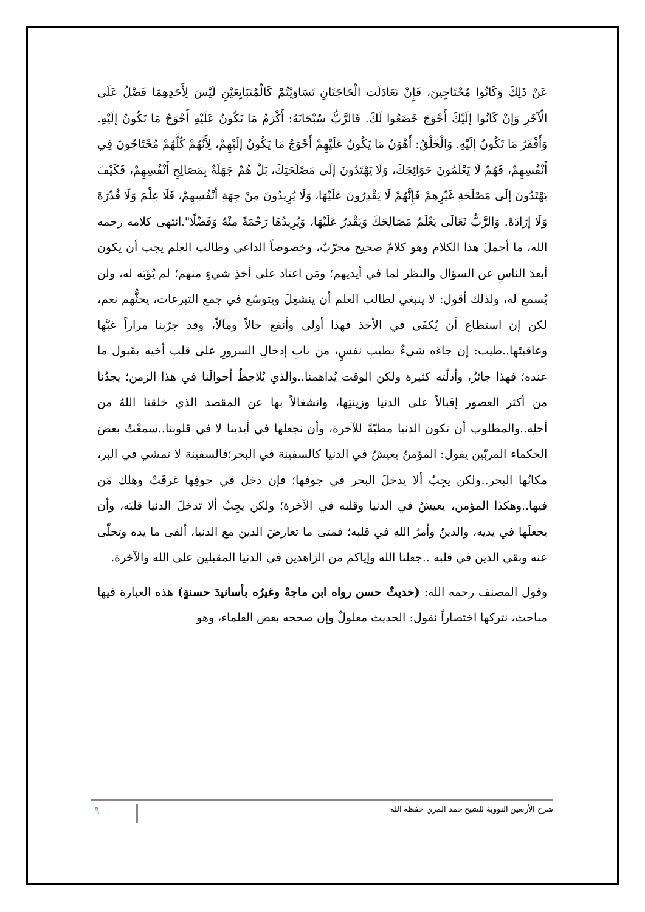عَنْ ذَلِكَ وَكَانُوا مُحْتَاجِينَ، فَإِنْ تَعَادَلَت الْحَاجَتَانِ تَسَاوَيْتُمْ كَالْمُتَبَايِعَيْنِ لَيْسَ لِأَحَدِهِمَا فَضْلٌ عَلَى الْآخَرِ وَإِنْ كَانُوا إلَيْكَ أَحْوَجَ خَضَعُوا لَكَ. فَالرَّبُّ سُبْحَانَهُ: أَكْرَمُ مَا تَكُونُ عَلَيْهِ أَحْوَجُ مَا تَكُونُ إلَيْهِ. وَأَفْقَرُ مَا تَكُونُ إلَيْهِ. وَالْخَلْقُ: أَهْوَنُ مَا يَكُونُ عَلَيْهِمْ أَحْوَجُ مَا يَكُونُ إلَيْهِمْ، لِأَنَّهُمْ كُلَّهُمْ مُحْتَاجُونَ فِي أَنْفُسِهِمْ، فَهُمْ لَا يَعْلَمُونَ حَوَائِجَكَ، وَلَا يَهْتَدُونَ إلَى مَصْلَحَتِكَ، بَلْ هُمْ جَهَلَةٌ بِمَصَالِحِ أَنْفُسِهِمْ، فَكَيْفَ يَهْتَدُونَ إلَى مَصْلَحَةِ غَيْرِهِمْ فَإِنَّهُمْ لَا يَقْدِرُونَ عَلَيْهَا، وَلَا يُرِيدُونَ مِنْ جِهَةِ أَنْفُسِهِمْ، فَلَا عِلْمَ وَلَا قُدْرَةَ وَلَا إرَادَةَ. وَالرَّبُّ تَعَالَى يَعْلَمُ مَصَالِحَكَ وَيَقْدِرُ عَلَيْهَا، وَيُرِيدُهَا رَحْمَةً مِنْهُ وَفَضْلًا".انتهى كلامه رحمه الله، ما أجملَ هذا الكلام وهو كلامٌ صحيح مجرّبٌ، وخصوصاً الداعي وطالب العلم يجب أن يكون أبعدَ الناسِ عن السؤال والنظر لما في أيديهم؛ ومَن اعتاد على أخذِ شيءٍ منهم؛ لم يُؤبَه له، ولن يُسمع له، ولذلك أقول: لا ينبغي لطالب العلم أن ينشغِلَ ويتوسّع في جمع التبرعات، يحثُّهم نعم، لكن إن استطاع أن يُكفَى في الأخذ فهذا أولى وأنفع حالاً ومآلاً، وقد جرّبنا مراراً غبَّها وعاقبتَها..طيب: إن جاءَه شيءٌ بطيبِ نفسٍ، من بابِ إدخالِ السرورِ على قلبِ أخيه بقَبول ما عنده؛ فهذا جائزٌ، وأدلّته كثيرة ولكن الوقت يُداهمنا..والذي يُلاحِظُ أحوالَنا في هذا الزمن؛ يجدُنا من أكثر العصور إقبالاً على الدنيا وزينتِها، وانشغالاً بها عن المقصد الذي خلقنا اللهُ من أجلِه..والمطلوب أن تكون الدنيا مطيّةً للآخرة، وأن نجعلها في أيدينا لا في قلوبنا..سمعْتُ بعضَ الحكماء المربّين يقول: المؤمنُ يعيشُ في الدنيا كالسفينة في البحر؛فالسفينة لا تمشي في البر، مكانُها البحر..ولكن يجِبُ ألا يدخلَ البحر في جوفها؛ فإن دخل في جوفِها غرقَتْ وهلك مَن فيها..وهكذا المؤمن، يعيشُ في الدنيا وقلبه في الآخرة؛ ولكن يجِبُ ألا تدخلَ الدنيا قلبَه، وأن يجعلَها في يديه، والدينُ وأمرُ اللهِ في قلبه؛ فمتى ما تعارضَ الدين مع الدنيا، ألقى ما يده وتخلّى عنه وبقي الدين في قلبه ..جعلنا الله وإياكم من الزاهدين في الدنيا المقبلين على الله والآخرة.
وقول المصنف رحمه الله: (حديثٌ حسن رواه ابن ماجهْ وغيرُه بأسانيدَ حسنةٍ) هذه العبارة فيها مباحث، نتركها اختصاراً نقول: الحديث معلولٌ وإن صححه بعض العلماء، وهو
شرح الأربعين النووية للشيخ حمد المري حفظه الله ٩